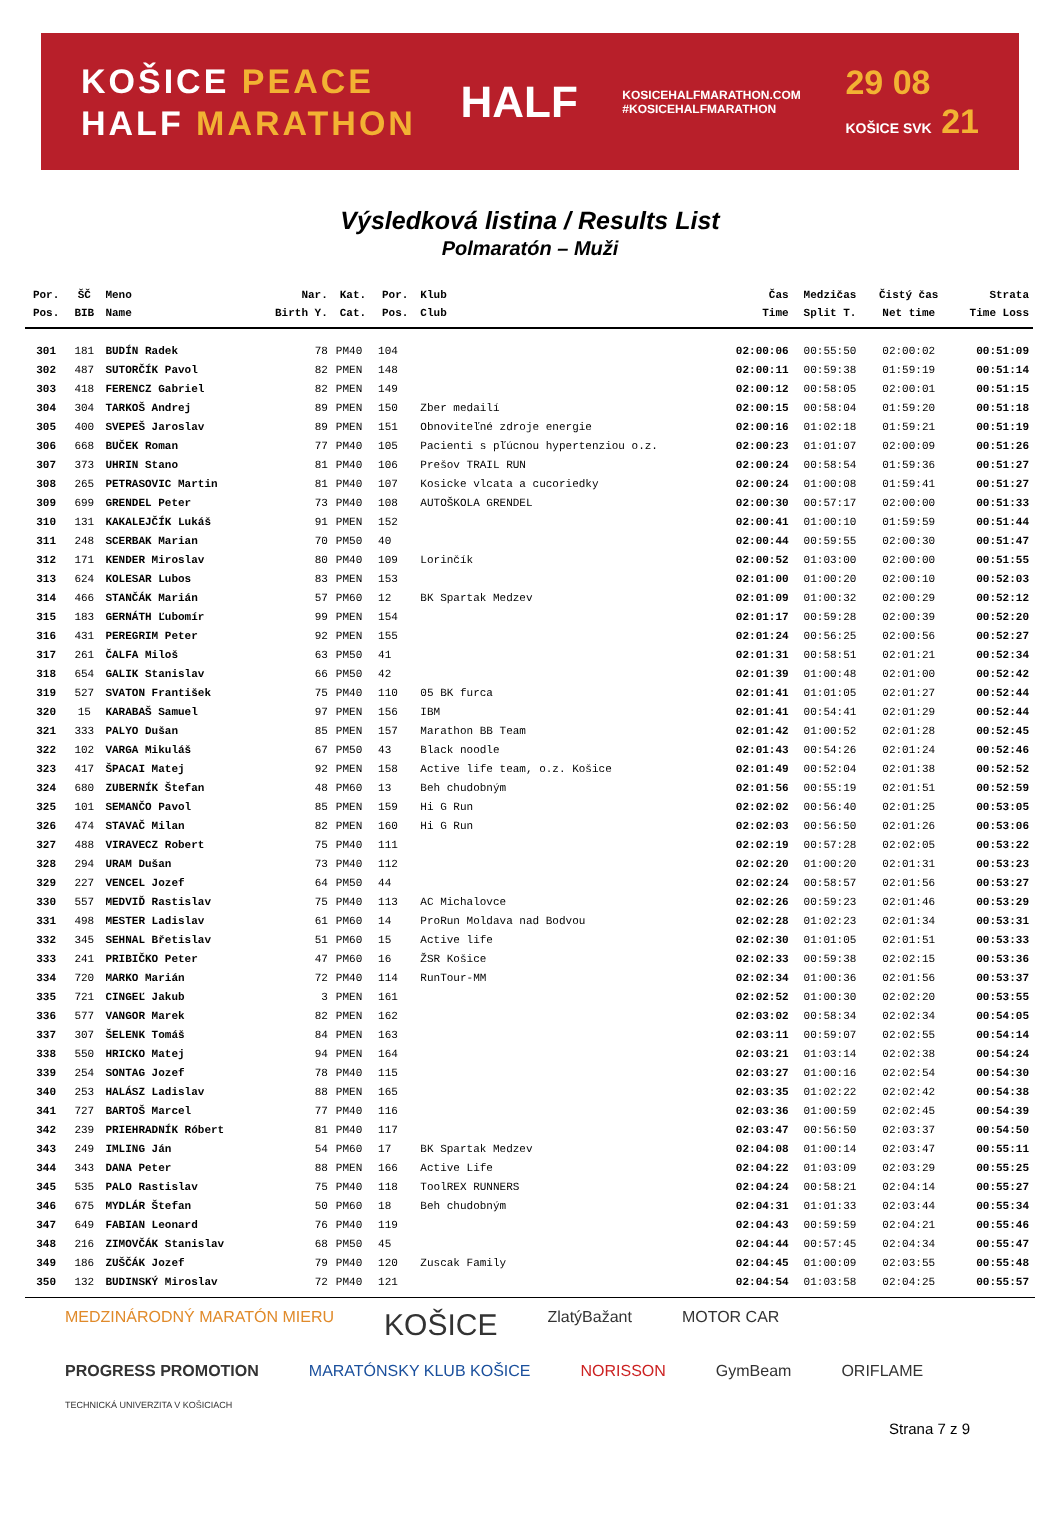KOŠICE PEACE
HALF MARATHON
HALF
KOSICEHALFMARATHON.COM
#KOSICEHALFMARATHON
29 08
KOŠICE SVK 21
Výsledková listina / Results List
Polmaratón – Muži
| Por. | ŠČ | Meno | Nar. | Kat. | Por. | Klub | Čas | Medzičas | Čistý čas | Strata |
| --- | --- | --- | --- | --- | --- | --- | --- | --- | --- | --- |
| Pos. | BIB | Name | Birth Y. | Cat. | Pos. | Club | Time | Split T. | Net time | Time Loss |
| 301 | 181 | BUDÍN Radek | 78 | PM40 | 104 | | 02:00:06 | 00:55:50 | 02:00:02 | 00:51:09 |
| 302 | 487 | SUTORČÍK Pavol | 82 | PMEN | 148 | | 02:00:11 | 00:59:38 | 01:59:19 | 00:51:14 |
| 303 | 418 | FERENCZ Gabriel | 82 | PMEN | 149 | | 02:00:12 | 00:58:05 | 02:00:01 | 00:51:15 |
| 304 | 304 | TARKOŠ Andrej | 89 | PMEN | 150 | Zber medailí | 02:00:15 | 00:58:04 | 01:59:20 | 00:51:18 |
| 305 | 400 | SVEPEŠ Jaroslav | 89 | PMEN | 151 | Obnoviteľné zdroje energie | 02:00:16 | 01:02:18 | 01:59:21 | 00:51:19 |
| 306 | 668 | BUČEK Roman | 77 | PM40 | 105 | Pacienti s pľúcnou hypertenziou o.z. | 02:00:23 | 01:01:07 | 02:00:09 | 00:51:26 |
| 307 | 373 | UHRIN Stano | 81 | PM40 | 106 | Prešov TRAIL RUN | 02:00:24 | 00:58:54 | 01:59:36 | 00:51:27 |
| 308 | 265 | PETRASOVIC Martin | 81 | PM40 | 107 | Kosicke vlcata a cucoriedky | 02:00:24 | 01:00:08 | 01:59:41 | 00:51:27 |
| 309 | 699 | GRENDEL Peter | 73 | PM40 | 108 | AUTOŠKOLA GRENDEL | 02:00:30 | 00:57:17 | 02:00:00 | 00:51:33 |
| 310 | 131 | KAKALEJČÍK Lukáš | 91 | PMEN | 152 | | 02:00:41 | 01:00:10 | 01:59:59 | 00:51:44 |
| 311 | 248 | SCERBAK Marian | 70 | PM50 | 40 | | 02:00:44 | 00:59:55 | 02:00:30 | 00:51:47 |
| 312 | 171 | KENDER Miroslav | 80 | PM40 | 109 | Lorinčík | 02:00:52 | 01:03:00 | 02:00:00 | 00:51:55 |
| 313 | 624 | KOLESAR Lubos | 83 | PMEN | 153 | | 02:01:00 | 01:00:20 | 02:00:10 | 00:52:03 |
| 314 | 466 | STANČÁK Marián | 57 | PM60 | 12 | BK Spartak Medzev | 02:01:09 | 01:00:32 | 02:00:29 | 00:52:12 |
| 315 | 183 | GERNÁTH Ľubomír | 99 | PMEN | 154 | | 02:01:17 | 00:59:28 | 02:00:39 | 00:52:20 |
| 316 | 431 | PEREGRIM Peter | 92 | PMEN | 155 | | 02:01:24 | 00:56:25 | 02:00:56 | 00:52:27 |
| 317 | 261 | ČALFA Miloš | 63 | PM50 | 41 | | 02:01:31 | 00:58:51 | 02:01:21 | 00:52:34 |
| 318 | 654 | GALIK Stanislav | 66 | PM50 | 42 | | 02:01:39 | 01:00:48 | 02:01:00 | 00:52:42 |
| 319 | 527 | SVATON František | 75 | PM40 | 110 | 05 BK furca | 02:01:41 | 01:01:05 | 02:01:27 | 00:52:44 |
| 320 | 15 | KARABAŠ Samuel | 97 | PMEN | 156 | IBM | 02:01:41 | 00:54:41 | 02:01:29 | 00:52:44 |
| 321 | 333 | PALYO Dušan | 85 | PMEN | 157 | Marathon BB Team | 02:01:42 | 01:00:52 | 02:01:28 | 00:52:45 |
| 322 | 102 | VARGA Mikuláš | 67 | PM50 | 43 | Black noodle | 02:01:43 | 00:54:26 | 02:01:24 | 00:52:46 |
| 323 | 417 | ŠPACAI Matej | 92 | PMEN | 158 | Active life team, o.z. Košice | 02:01:49 | 00:52:04 | 02:01:38 | 00:52:52 |
| 324 | 680 | ZUBERNÍK Štefan | 48 | PM60 | 13 | Beh chudobným | 02:01:56 | 00:55:19 | 02:01:51 | 00:52:59 |
| 325 | 101 | SEMANČO Pavol | 85 | PMEN | 159 | Hi G Run | 02:02:02 | 00:56:40 | 02:01:25 | 00:53:05 |
| 326 | 474 | STAVAČ Milan | 82 | PMEN | 160 | Hi G Run | 02:02:03 | 00:56:50 | 02:01:26 | 00:53:06 |
| 327 | 488 | VIRAVECZ Robert | 75 | PM40 | 111 | | 02:02:19 | 00:57:28 | 02:02:05 | 00:53:22 |
| 328 | 294 | URAM Dušan | 73 | PM40 | 112 | | 02:02:20 | 01:00:20 | 02:01:31 | 00:53:23 |
| 329 | 227 | VENCEL Jozef | 64 | PM50 | 44 | | 02:02:24 | 00:58:57 | 02:01:56 | 00:53:27 |
| 330 | 557 | MEDVIĎ Rastislav | 75 | PM40 | 113 | AC Michalovce | 02:02:26 | 00:59:23 | 02:01:46 | 00:53:29 |
| 331 | 498 | MESTER Ladislav | 61 | PM60 | 14 | ProRun Moldava nad Bodvou | 02:02:28 | 01:02:23 | 02:01:34 | 00:53:31 |
| 332 | 345 | SEHNAL Břetislav | 51 | PM60 | 15 | Active life | 02:02:30 | 01:01:05 | 02:01:51 | 00:53:33 |
| 333 | 241 | PRIBIČKO Peter | 47 | PM60 | 16 | ŽSR Košice | 02:02:33 | 00:59:38 | 02:02:15 | 00:53:36 |
| 334 | 720 | MARKO Marián | 72 | PM40 | 114 | RunTour-MM | 02:02:34 | 01:00:36 | 02:01:56 | 00:53:37 |
| 335 | 721 | CINGEĽ Jakub | 3 | PMEN | 161 | | 02:02:52 | 01:00:30 | 02:02:20 | 00:53:55 |
| 336 | 577 | VANGOR Marek | 82 | PMEN | 162 | | 02:03:02 | 00:58:34 | 02:02:34 | 00:54:05 |
| 337 | 307 | ŠELENK Tomáš | 84 | PMEN | 163 | | 02:03:11 | 00:59:07 | 02:02:55 | 00:54:14 |
| 338 | 550 | HRICKO Matej | 94 | PMEN | 164 | | 02:03:21 | 01:03:14 | 02:02:38 | 00:54:24 |
| 339 | 254 | SONTAG Jozef | 78 | PM40 | 115 | | 02:03:27 | 01:00:16 | 02:02:54 | 00:54:30 |
| 340 | 253 | HALÁSZ Ladislav | 88 | PMEN | 165 | | 02:03:35 | 01:02:22 | 02:02:42 | 00:54:38 |
| 341 | 727 | BARTOŠ Marcel | 77 | PM40 | 116 | | 02:03:36 | 01:00:59 | 02:02:45 | 00:54:39 |
| 342 | 239 | PRIEHRADNÍK Róbert | 81 | PM40 | 117 | | 02:03:47 | 00:56:50 | 02:03:37 | 00:54:50 |
| 343 | 249 | IMLING Ján | 54 | PM60 | 17 | BK Spartak Medzev | 02:04:08 | 01:00:14 | 02:03:47 | 00:55:11 |
| 344 | 343 | DANA Peter | 88 | PMEN | 166 | Active Life | 02:04:22 | 01:03:09 | 02:03:29 | 00:55:25 |
| 345 | 535 | PALO Rastislav | 75 | PM40 | 118 | ToolREX RUNNERS | 02:04:24 | 00:58:21 | 02:04:14 | 00:55:27 |
| 346 | 675 | MYDLÁR Štefan | 50 | PM60 | 18 | Beh chudobným | 02:04:31 | 01:01:33 | 02:03:44 | 00:55:34 |
| 347 | 649 | FABIAN Leonard | 76 | PM40 | 119 | | 02:04:43 | 00:59:59 | 02:04:21 | 00:55:46 |
| 348 | 216 | ZIMOVČÁK Stanislav | 68 | PM50 | 45 | | 02:04:44 | 00:57:45 | 02:04:34 | 00:55:47 |
| 349 | 186 | ZUŠČÁK Jozef | 79 | PM40 | 120 | Zuscak Family | 02:04:45 | 01:00:09 | 02:03:55 | 00:55:48 |
| 350 | 132 | BUDINSKÝ Miroslav | 72 | PM40 | 121 | | 02:04:54 | 01:03:58 | 02:04:25 | 00:55:57 |
MEDZINÁRODNÝ MARATÓN MIERU KOŠICE ZlatýBažant MOTOR CAR PROGRESS PROMOTION MARATÓNSKY KLUB KOŠICE NORISSON GymBeam ORIFLAME TECHNICKÁ UNIVERZITA V KOŠICIACH
Strana 7 z 9